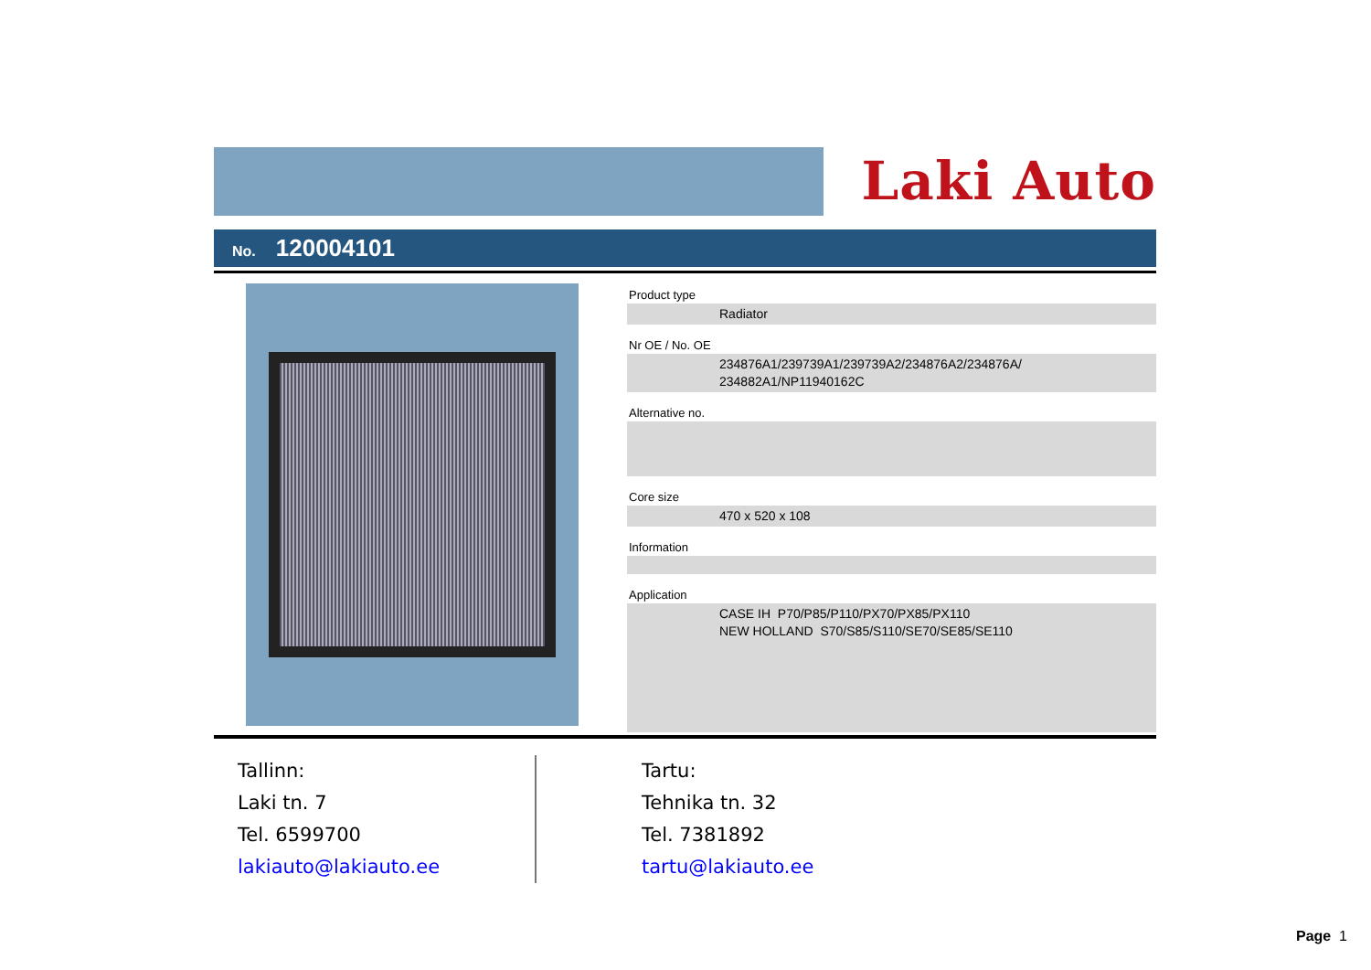Laki Auto
No. 120004101
Product type
Radiator
Nr OE / No. OE
234876A1/239739A1/239739A2/234876A2/234876A/
234882A1/NP11940162C
Alternative no.
Core size
470 x 520 x 108
Information
Application
CASE IH P70/P85/P110/PX70/PX85/PX110
NEW HOLLAND S70/S85/S110/SE70/SE85/SE110
Tallinn:
Laki tn. 7
Tel. 6599700
lakiauto@lakiauto.ee
Tartu:
Tehnika tn. 32
Tel. 7381892
tartu@lakiauto.ee
Page 1